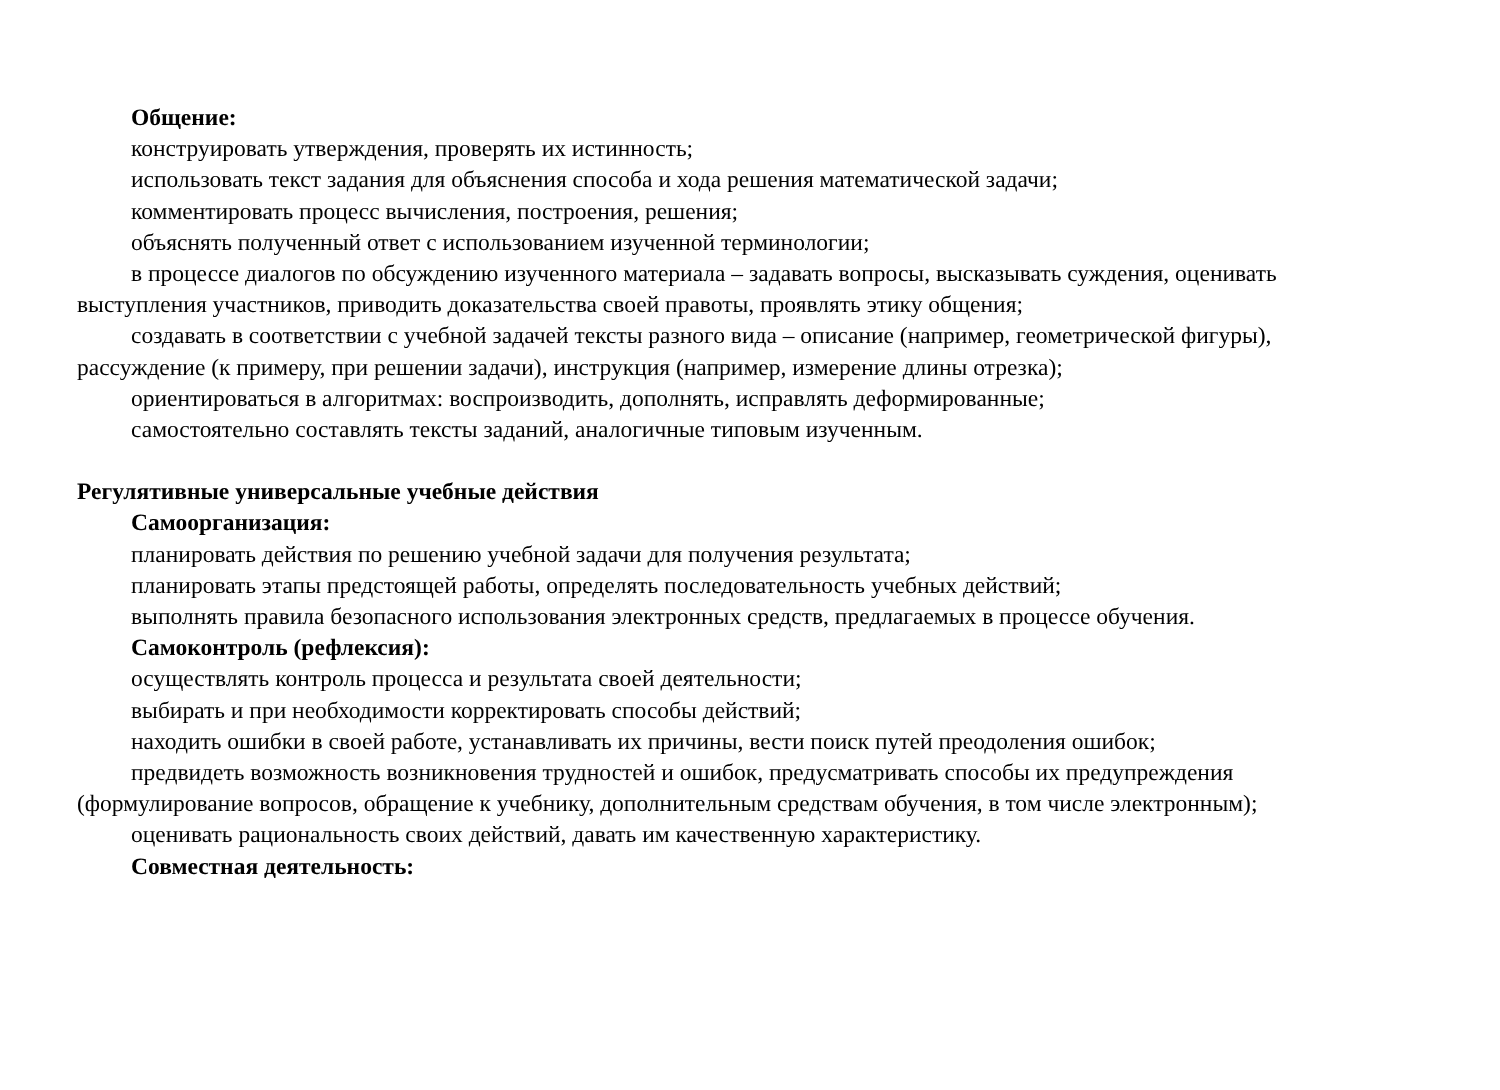Общение:
конструировать утверждения, проверять их истинность;
использовать текст задания для объяснения способа и хода решения математической задачи;
комментировать процесс вычисления, построения, решения;
объяснять полученный ответ с использованием изученной терминологии;
в процессе диалогов по обсуждению изученного материала – задавать вопросы, высказывать суждения, оценивать выступления участников, приводить доказательства своей правоты, проявлять этику общения;
создавать в соответствии с учебной задачей тексты разного вида – описание (например, геометрической фигуры), рассуждение (к примеру, при решении задачи), инструкция (например, измерение длины отрезка);
ориентироваться в алгоритмах: воспроизводить, дополнять, исправлять деформированные;
самостоятельно составлять тексты заданий, аналогичные типовым изученным.
Регулятивные универсальные учебные действия
Самоорганизация:
планировать действия по решению учебной задачи для получения результата;
планировать этапы предстоящей работы, определять последовательность учебных действий;
выполнять правила безопасного использования электронных средств, предлагаемых в процессе обучения.
Самоконтроль (рефлексия):
осуществлять контроль процесса и результата своей деятельности;
выбирать и при необходимости корректировать способы действий;
находить ошибки в своей работе, устанавливать их причины, вести поиск путей преодоления ошибок;
предвидеть возможность возникновения трудностей и ошибок, предусматривать способы их предупреждения (формулирование вопросов, обращение к учебнику, дополнительным средствам обучения, в том числе электронным);
оценивать рациональность своих действий, давать им качественную характеристику.
Совместная деятельность: